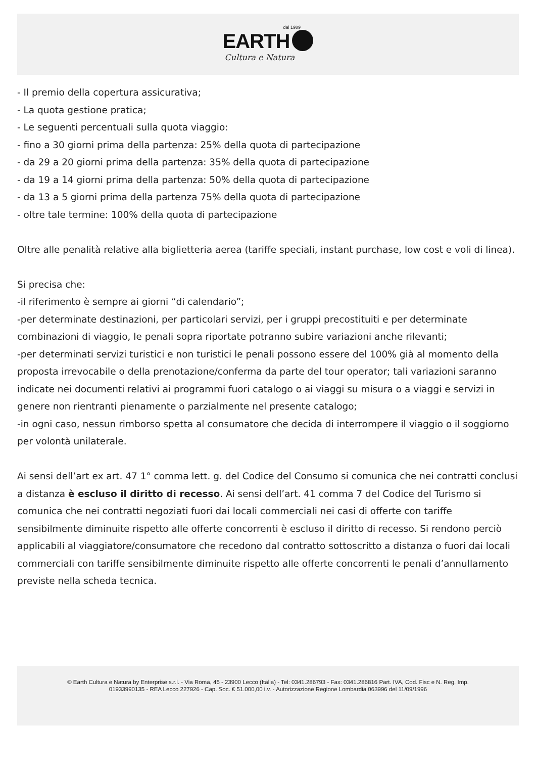dal 1989
EARTH
Cultura e Natura
- Il premio della copertura assicurativa;
- La quota gestione pratica;
- Le seguenti percentuali sulla quota viaggio:
- fino a 30 giorni prima della partenza: 25% della quota di partecipazione
- da 29 a 20 giorni prima della partenza: 35% della quota di partecipazione
- da 19 a 14 giorni prima della partenza: 50% della quota di partecipazione
- da 13 a 5 giorni prima della partenza 75% della quota di partecipazione
- oltre tale termine: 100% della quota di partecipazione
Oltre alle penalità relative alla biglietteria aerea (tariffe speciali, instant purchase, low cost e voli di linea).
Si precisa che:
-il riferimento è sempre ai giorni “di calendario”;
-per determinate destinazioni, per particolari servizi, per i gruppi precostituiti e per determinate combinazioni di viaggio, le penali sopra riportate potranno subire variazioni anche rilevanti;
-per determinati servizi turistici e non turistici le penali possono essere del 100% già al momento della proposta irrevocabile o della prenotazione/conferma da parte del tour operator; tali variazioni saranno indicate nei documenti relativi ai programmi fuori catalogo o ai viaggi su misura o a viaggi e servizi in genere non rientranti pienamente o parzialmente nel presente catalogo;
-in ogni caso, nessun rimborso spetta al consumatore che decida di interrompere il viaggio o il soggiorno per volontà unilaterale.
Ai sensi dell’art ex art. 47 1° comma lett. g. del Codice del Consumo si comunica che nei contratti conclusi a distanza è escluso il diritto di recesso. Ai sensi dell’art. 41 comma 7 del Codice del Turismo si comunica che nei contratti negoziati fuori dai locali commerciali nei casi di offerte con tariffe sensibilmente diminuite rispetto alle offerte concorrenti è escluso il diritto di recesso. Si rendono perciò applicabili al viaggiatore/consumatore che recedono dal contratto sottoscritto a distanza o fuori dai locali commerciali con tariffe sensibilmente diminuite rispetto alle offerte concorrenti le penali d’annullamento previste nella scheda tecnica.
© Earth Cultura e Natura by Enterprise s.r.l. - Via Roma, 45 - 23900 Lecco (Italia) - Tel: 0341.286793 - Fax: 0341.286816 Part. IVA, Cod. Fisc e N. Reg. Imp.
01933990135 - REA Lecco 227926 - Cap. Soc. € 51.000,00 i.v. - Autorizzazione Regione Lombardia 063996 del 11/09/1996